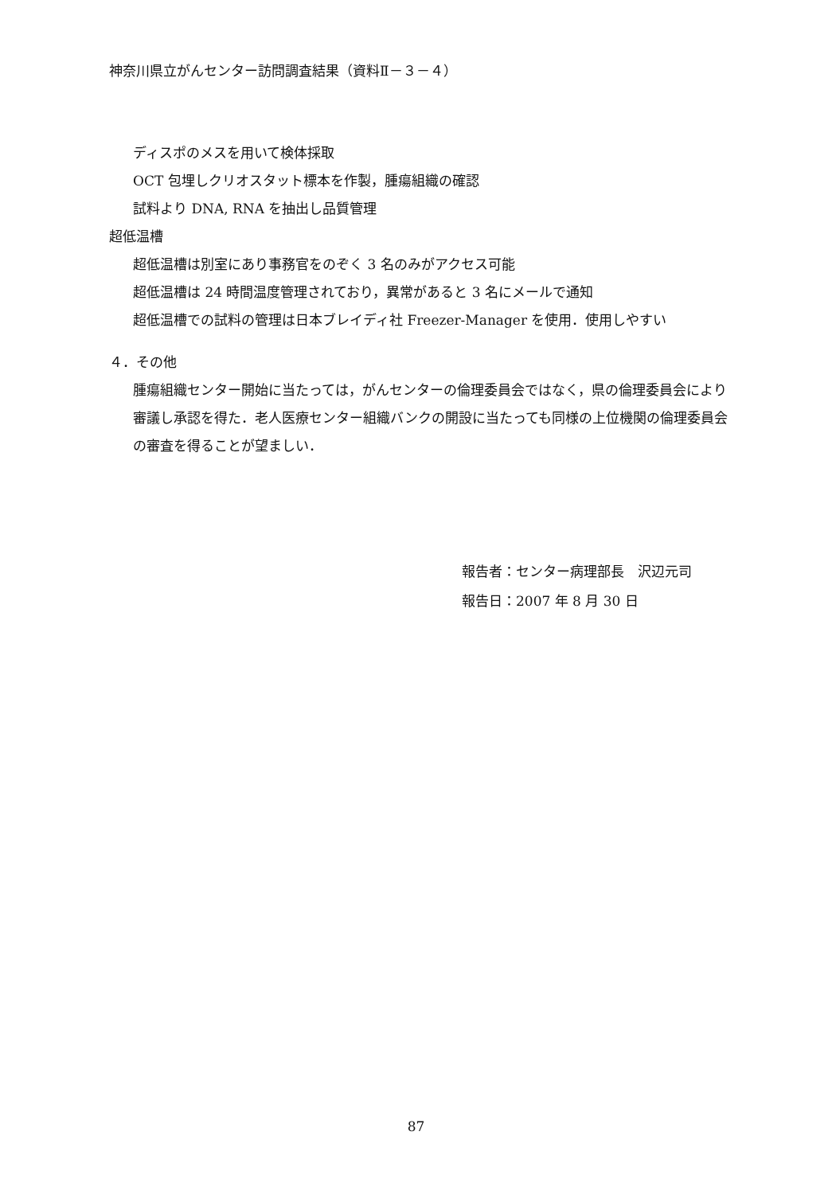神奈川県立がんセンター訪問調査結果（資料Ⅱ－３－４）
ディスポのメスを用いて検体採取
OCT 包埋しクリオスタット標本を作製，腫瘍組織の確認
試料より DNA, RNA を抽出し品質管理
超低温槽
超低温槽は別室にあり事務官をのぞく 3 名のみがアクセス可能
超低温槽は 24 時間温度管理されており，異常があると 3 名にメールで通知
超低温槽での試料の管理は日本ブレイディ社 Freezer-Manager を使用．使用しやすい
４．その他
腫瘍組織センター開始に当たっては，がんセンターの倫理委員会ではなく，県の倫理委員会により審議し承認を得た．老人医療センター組織バンクの開設に当たっても同様の上位機関の倫理委員会の審査を得ることが望ましい．
報告者：センター病理部長　沢辺元司
報告日：2007 年 8 月 30 日
87